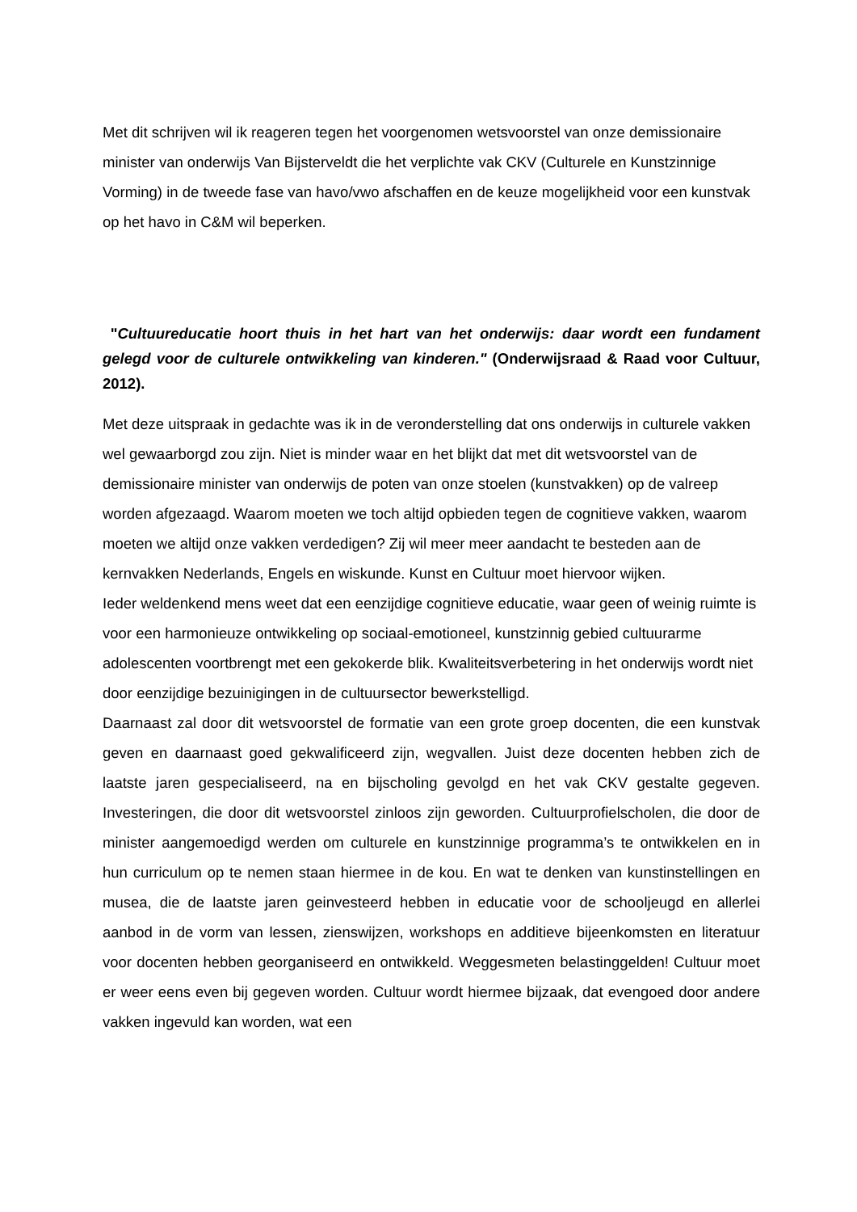Met dit schrijven wil ik reageren tegen het voorgenomen wetsvoorstel van onze demissionaire minister van onderwijs Van Bijsterveldt die het verplichte vak CKV (Culturele en Kunstzinnige Vorming) in de tweede fase van havo/vwo afschaffen en de keuze mogelijkheid voor een kunstvak op het havo in C&M wil beperken.
"Cultuureducatie hoort thuis in het hart van het onderwijs: daar wordt een fundament gelegd voor de culturele ontwikkeling van kinderen." (Onderwijsraad & Raad voor Cultuur, 2012).
Met deze uitspraak in gedachte was ik in de veronderstelling dat ons onderwijs in culturele vakken wel gewaarborgd zou zijn. Niet is minder waar en het blijkt dat met dit wetsvoorstel van de demissionaire minister van onderwijs de poten van onze stoelen (kunstvakken) op de valreep worden afgezaagd. Waarom moeten we toch altijd opbieden tegen de cognitieve vakken, waarom moeten we altijd onze vakken verdedigen? Zij wil meer meer aandacht te besteden aan de kernvakken Nederlands, Engels en wiskunde. Kunst en Cultuur moet hiervoor wijken.
Ieder weldenkend mens weet dat een eenzijdige cognitieve educatie, waar geen of weinig ruimte is voor een harmonieuze ontwikkeling op sociaal-emotioneel, kunstzinnig gebied cultuurarme adolescenten voortbrengt met een gekokerde blik. Kwaliteitsverbetering in het onderwijs wordt niet door eenzijdige bezuinigingen in de cultuursector bewerkstelligd.
Daarnaast zal door dit wetsvoorstel de formatie van een grote groep docenten, die een kunstvak geven en daarnaast goed gekwalificeerd zijn, wegvallen. Juist deze docenten hebben zich de laatste jaren gespecialiseerd, na en bijscholing gevolgd en het vak CKV gestalte gegeven. Investeringen, die door dit wetsvoorstel zinloos zijn geworden. Cultuurprofielscholen, die door de minister aangemoedigd werden om culturele en kunstzinnige programma’s te ontwikkelen en in hun curriculum op te nemen staan hiermee in de kou. En wat te denken van kunstinstellingen en musea, die de laatste jaren geinvesteerd hebben in educatie voor de schooljeugd en allerlei aanbod in de vorm van lessen, zienswijzen, workshops en additieve bijeenkomsten en literatuur voor docenten hebben georganiseerd en ontwikkeld. Weggesmeten belastinggelden! Cultuur moet er weer eens even bij gegeven worden. Cultuur wordt hiermee bijzaak, dat evengoed door andere vakken ingevuld kan worden, wat een